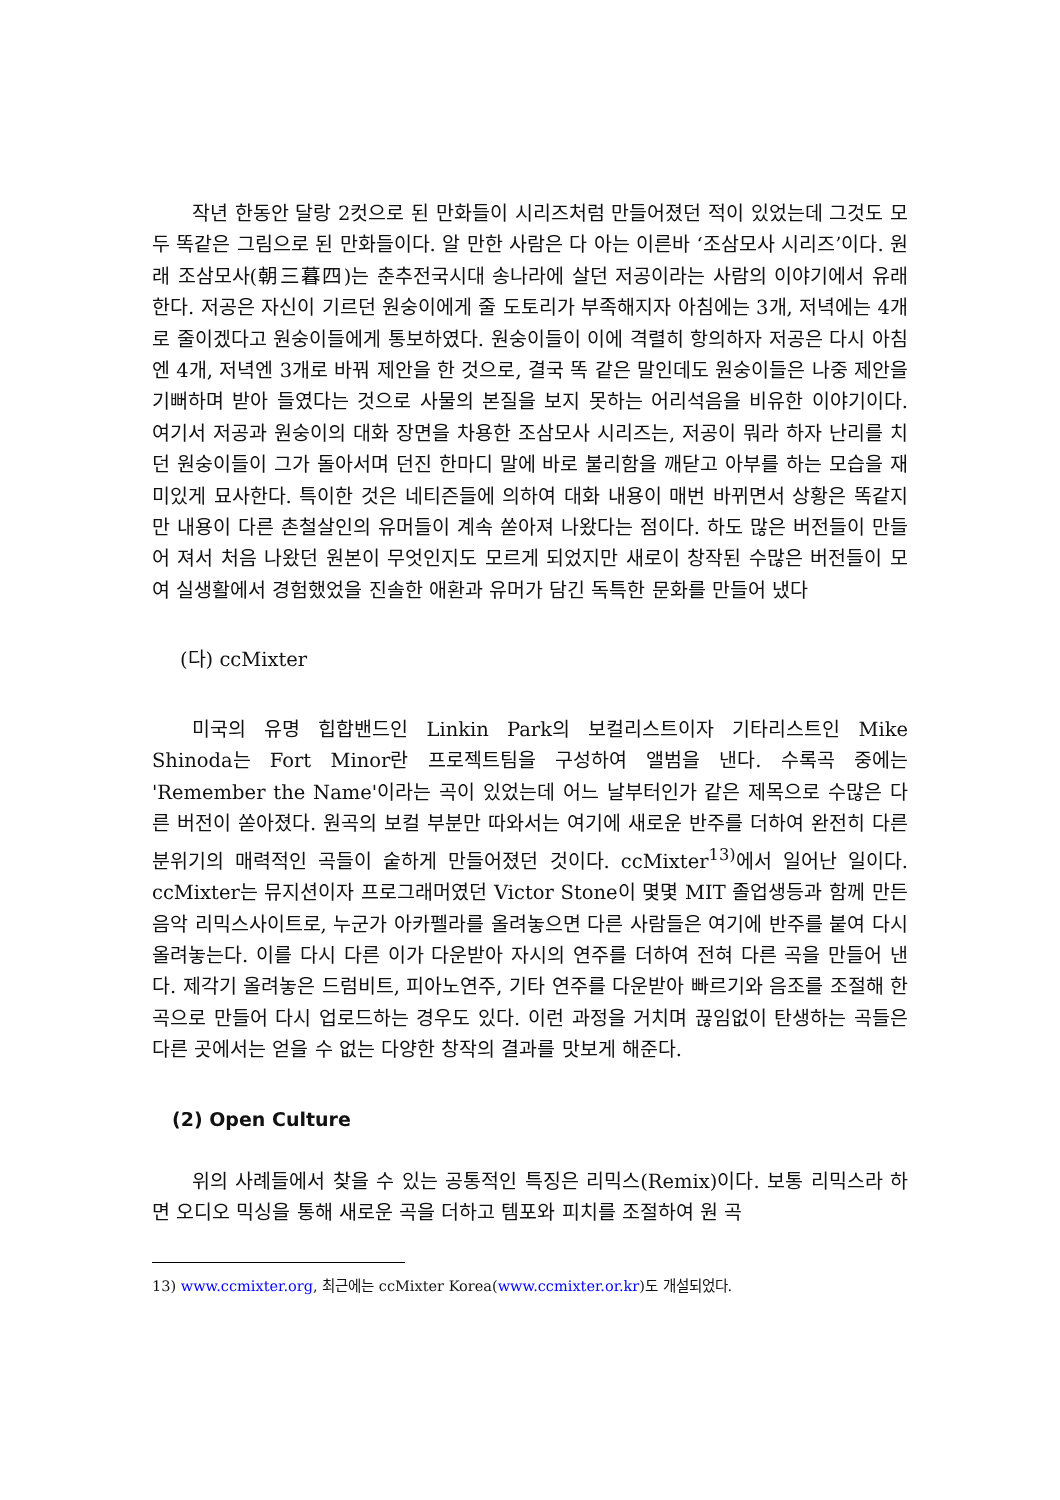작년 한동안 달랑 2컷으로 된 만화들이 시리즈처럼 만들어졌던 적이 있었는데 그것도 모두 똑같은 그림으로 된 만화들이다. 알 만한 사람은 다 아는 이른바 ‘조삼모사 시리즈’이다. 원래 조삼모사(朝三暮四)는 춘추전국시대 송나라에 살던 저공이라는 사람의 이야기에서 유래한다. 저공은 자신이 기르던 원숭이에게 줄 도토리가 부족해지자 아침에는 3개, 저녁에는 4개로 줄이겠다고 원숭이들에게 통보하였다. 원숭이들이 이에 격렬히 항의하자 저공은 다시 아침엔 4개, 저녁엔 3개로 바꿔 제안을 한 것으로, 결국 똑 같은 말인데도 원숭이들은 나중 제안을 기뻐하며 받아 들였다는 것으로 사물의 본질을 보지 못하는 어리석음을 비유한 이야기이다. 여기서 저공과 원숭이의 대화 장면을 차용한 조삼모사 시리즈는, 저공이 뭐라 하자 난리를 치던 원숭이들이 그가 돌아서며 던진 한마디 말에 바로 불리함을 깨닫고 아부를 하는 모습을 재미있게 묘사한다. 특이한 것은 네티즌들에 의하여 대화 내용이 매번 바뀌면서 상황은 똑같지만 내용이 다른 촌철살인의 유머들이 계속 쏟아져 나왔다는 점이다. 하도 많은 버전들이 만들어 져서 처음 나왔던 원본이 무엇인지도 모르게 되었지만 새로이 창작된 수많은 버전들이 모여 실생활에서 경험했었을 진솔한 애환과 유머가 담긴 독특한 문화를 만들어 냈다
(다) ccMixter
미국의 유명 힙합밴드인 Linkin Park의 보컬리스트이자 기타리스트인 Mike Shinoda는 Fort Minor란 프로젝트팀을 구성하여 앨범을 낸다. 수록곡 중에는 'Remember the Name'이라는 곡이 있었는데 어느 날부터인가 같은 제목으로 수많은 다른 버전이 쏟아졌다. 원곡의 보컬 부분만 따와서는 여기에 새로운 반주를 더하여 완전히 다른 분위기의 매력적인 곡들이 숱하게 만들어졌던 것이다. ccMixter<sup>13)</sup>에서 일어난 일이다. ccMixter는 뮤지션이자 프로그래머였던 Victor Stone이 몇몇 MIT 졸업생등과 함께 만든 음악 리믹스사이트로, 누군가 아카펠라를 올려놓으면 다른 사람들은 여기에 반주를 붙여 다시 올려놓는다. 이를 다시 다른 이가 다운받아 자시의 연주를 더하여 전혀 다른 곡을 만들어 낸다. 제각기 올려놓은 드럼비트, 피아노연주, 기타 연주를 다운받아 빠르기와 음조를 조절해 한곡으로 만들어 다시 업로드하는 경우도 있다. 이런 과정을 거치며 끊임없이 탄생하는 곡들은 다른 곳에서는 얻을 수 없는 다양한 창작의 결과를 맛보게 해준다.
(2) Open Culture
위의 사례들에서 찾을 수 있는 공통적인 특징은 리믹스(Remix)이다. 보통 리믹스라 하면 오디오 믹싱을 통해 새로운 곡을 더하고 템포와 피치를 조절하여 원 곡
13) www.ccmixter.org, 최근에는 ccMixter Korea(www.ccmixter.or.kr)도 개설되었다.